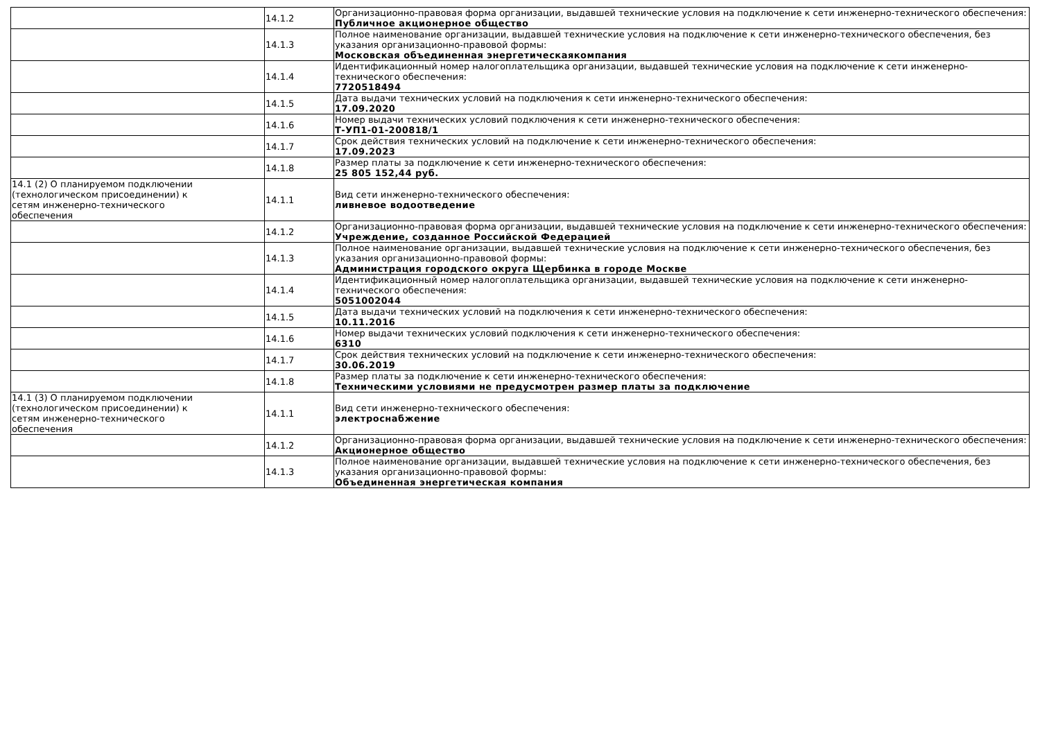| | 14.1.2 | Организационно-правовая форма организации, выдавшей технические условия на подключение к сети инженерно-технического обеспечения: Публичное акционерное общество |
| | 14.1.3 | Полное наименование организации, выдавшей технические условия на подключение к сети инженерно-технического обеспечения, без указания организационно-правовой формы: Московская объединенная энергетическаякомпания |
| | 14.1.4 | Идентификационный номер налогоплательщика организации, выдавшей технические условия на подключение к сети инженерно-технического обеспечения: 7720518494 |
| | 14.1.5 | Дата выдачи технических условий на подключения к сети инженерно-технического обеспечения: 17.09.2020 |
| | 14.1.6 | Номер выдачи технических условий подключения к сети инженерно-технического обеспечения: Т-УП1-01-200818/1 |
| | 14.1.7 | Срок действия технических условий на подключение к сети инженерно-технического обеспечения: 17.09.2023 |
| | 14.1.8 | Размер платы за подключение к сети инженерно-технического обеспечения: 25 805 152,44 руб. |
| 14.1 (2) О планируемом подключении (технологическом присоединении) к сетям инженерно-технического обеспечения | 14.1.1 | Вид сети инженерно-технического обеспечения: ливневое водоотведение |
| | 14.1.2 | Организационно-правовая форма организации, выдавшей технические условия на подключение к сети инженерно-технического обеспечения: Учреждение, созданное Российской Федерацией |
| | 14.1.3 | Полное наименование организации, выдавшей технические условия на подключение к сети инженерно-технического обеспечения, без указания организационно-правовой формы: Администрация городского округа Щербинка в городе Москве |
| | 14.1.4 | Идентификационный номер налогоплательщика организации, выдавшей технические условия на подключение к сети инженерно-технического обеспечения: 5051002044 |
| | 14.1.5 | Дата выдачи технических условий на подключения к сети инженерно-технического обеспечения: 10.11.2016 |
| | 14.1.6 | Номер выдачи технических условий подключения к сети инженерно-технического обеспечения: 6310 |
| | 14.1.7 | Срок действия технических условий на подключение к сети инженерно-технического обеспечения: 30.06.2019 |
| | 14.1.8 | Размер платы за подключение к сети инженерно-технического обеспечения: Техническими условиями не предусмотрен размер платы за подключение |
| 14.1 (3) О планируемом подключении (технологическом присоединении) к сетям инженерно-технического обеспечения | 14.1.1 | Вид сети инженерно-технического обеспечения: электроснабжение |
| | 14.1.2 | Организационно-правовая форма организации, выдавшей технические условия на подключение к сети инженерно-технического обеспечения: Акционерное общество |
| | 14.1.3 | Полное наименование организации, выдавшей технические условия на подключение к сети инженерно-технического обеспечения, без указания организационно-правовой формы: Объединенная энергетическая компания |